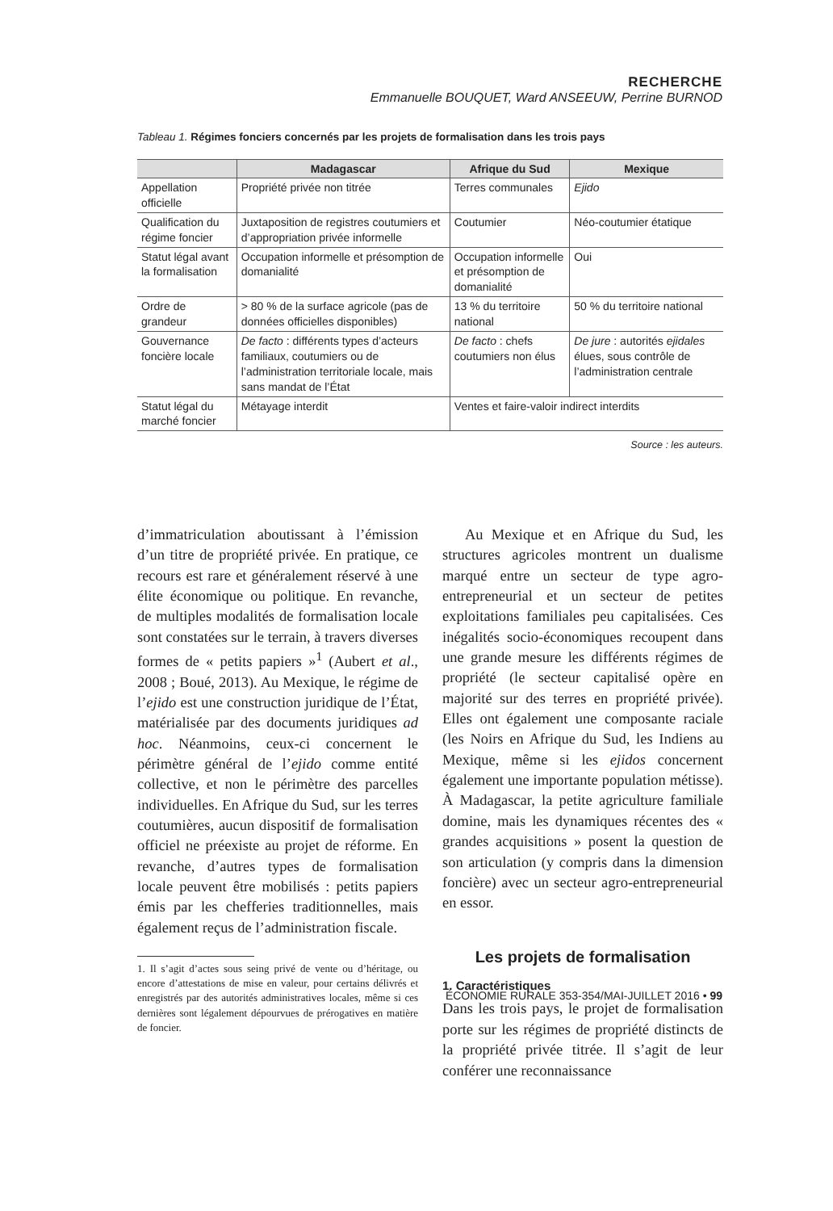RECHERCHE
Emmanuelle BOUQUET, Ward ANSEEUW, Perrine BURNOD
Tableau 1. Régimes fonciers concernés par les projets de formalisation dans les trois pays
| | Madagascar | Afrique du Sud | Mexique |
| --- | --- | --- | --- |
| Appellation officielle | Propriété privée non titrée | Terres communales | Ejido |
| Qualification du régime foncier | Juxtaposition de registres coutumiers et d’appropriation privée informelle | Coutumier | Néo-coutumier étatique |
| Statut légal avant la formalisation | Occupation informelle et présomption de domanialité | Occupation informelle et présomption de domanialité | Oui |
| Ordre de grandeur | > 80 % de la surface agricole (pas de données officielles disponibles) | 13 % du territoire national | 50 % du territoire national |
| Gouvernance foncière locale | De facto : différents types d’acteurs familiaux, coutumiers ou de l’administration territoriale locale, mais sans mandat de l’État | De facto : chefs coutumiers non élus | De jure : autorités ejidales élues, sous contrôle de l’administration centrale |
| Statut légal du marché foncier | Métayage interdit | Ventes et faire-valoir indirect interdits | |
Source : les auteurs.
d’immatriculation aboutissant à l’émission d’un titre de propriété privée. En pratique, ce recours est rare et généralement réservé à une élite économique ou politique. En revanche, de multiples modalités de formalisation locale sont constatées sur le terrain, à travers diverses formes de « petits papiers »<sup>1</sup> (Aubert et al., 2008 ; Boué, 2013). Au Mexique, le régime de l’ejido est une construction juridique de l’État, matérialisée par des documents juridiques ad hoc. Néanmoins, ceux-ci concernent le périmètre général de l’ejido comme entité collective, et non le périmètre des parcelles individuelles. En Afrique du Sud, sur les terres coutumières, aucun dispositif de formalisation officiel ne préexiste au projet de réforme. En revanche, d’autres types de formalisation locale peuvent être mobilisés : petits papiers émis par les chefferies traditionnelles, mais également reçus de l’administration fiscale.
1. Il s’agit d’actes sous seing privé de vente ou d’héritage, ou encore d’attestations de mise en valeur, pour certains délivrés et enregistrés par des autorités administratives locales, même si ces dernières sont légalement dépourvues de prérogatives en matière de foncier.
Au Mexique et en Afrique du Sud, les structures agricoles montrent un dualisme marqué entre un secteur de type agro-entrepreneurial et un secteur de petites exploitations familiales peu capitalisées. Ces inégalités socio-économiques recoupent dans une grande mesure les différents régimes de propriété (le secteur capitalisé opère en majorité sur des terres en propriété privée). Elles ont également une composante raciale (les Noirs en Afrique du Sud, les Indiens au Mexique, même si les ejidos concernent également une importante population métisse). À Madagascar, la petite agriculture familiale domine, mais les dynamiques récentes des « grandes acquisitions » posent la question de son articulation (y compris dans la dimension foncière) avec un secteur agro-entrepreneurial en essor.
Les projets de formalisation
1. Caractéristiques
Dans les trois pays, le projet de formalisation porte sur les régimes de propriété distincts de la propriété privée titrée. Il s’agit de leur conférer une reconnaissance
ÉCONOMIE RURALE 353-354/MAI-JUILLET 2016 • 99